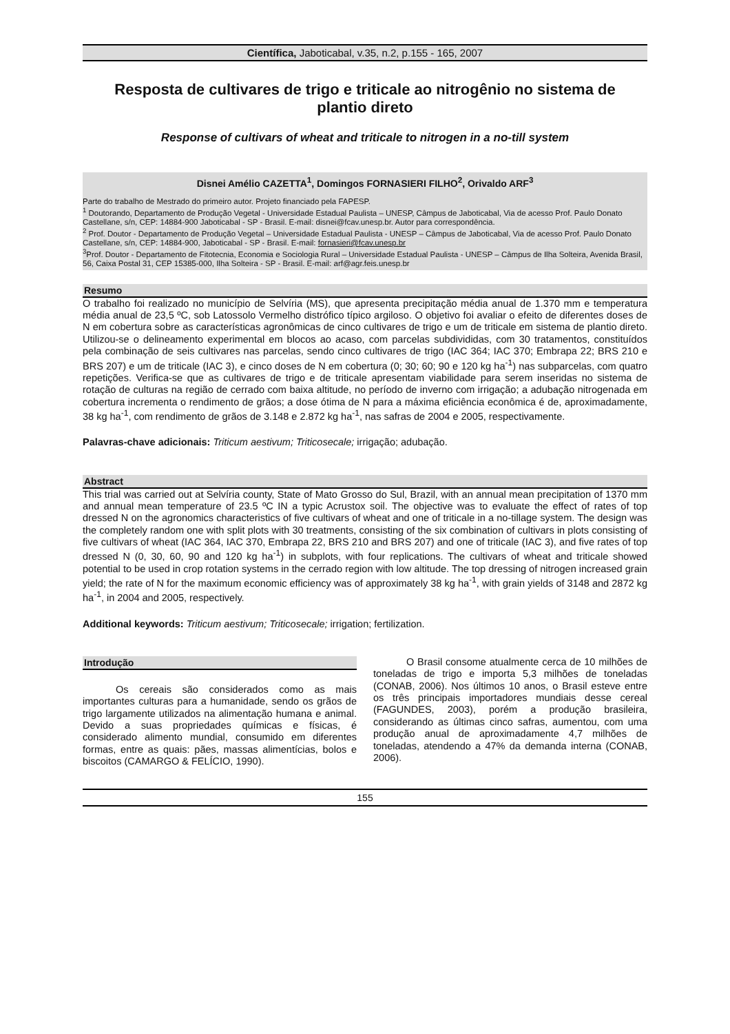Científica, Jaboticabal, v.35, n.2, p.155 - 165, 2007
Resposta de cultivares de trigo e triticale ao nitrogênio no sistema de plantio direto
Response of cultivars of wheat and triticale to nitrogen in a no-till system
Disnei Amélio CAZETTA<sup>1</sup>, Domingos FORNASIERI FILHO<sup>2</sup>, Orivaldo ARF<sup>3</sup>
Parte do trabalho de Mestrado do primeiro autor. Projeto financiado pela FAPESP.
<sup>1</sup> Doutorando, Departamento de Produção Vegetal - Universidade Estadual Paulista – UNESP, Câmpus de Jaboticabal, Via de acesso Prof. Paulo Donato Castellane, s/n, CEP: 14884-900 Jaboticabal - SP - Brasil. E-mail: disnei@fcav.unesp.br. Autor para correspondência.
<sup>2</sup> Prof. Doutor - Departamento de Produção Vegetal – Universidade Estadual Paulista - UNESP – Câmpus de Jaboticabal, Via de acesso Prof. Paulo Donato Castellane, s/n, CEP: 14884-900, Jaboticabal - SP - Brasil. E-mail: fornasieri@fcav.unesp.br
<sup>3</sup> Prof. Doutor - Departamento de Fitotecnia, Economia e Sociologia Rural – Universidade Estadual Paulista - UNESP – Câmpus de Ilha Solteira, Avenida Brasil, 56, Caixa Postal 31, CEP 15385-000, Ilha Solteira - SP - Brasil. E-mail: arf@agr.feis.unesp.br
Resumo
O trabalho foi realizado no município de Selvíria (MS), que apresenta precipitação média anual de 1.370 mm e temperatura média anual de 23,5 ºC, sob Latossolo Vermelho distrófico típico argiloso. O objetivo foi avaliar o efeito de diferentes doses de N em cobertura sobre as características agronômicas de cinco cultivares de trigo e um de triticale em sistema de plantio direto. Utilizou-se o delineamento experimental em blocos ao acaso, com parcelas subdivididas, com 30 tratamentos, constituídos pela combinação de seis cultivares nas parcelas, sendo cinco cultivares de trigo (IAC 364; IAC 370; Embrapa 22; BRS 210 e BRS 207) e um de triticale (IAC 3), e cinco doses de N em cobertura (0; 30; 60; 90 e 120 kg ha<sup>-1</sup>) nas subparcelas, com quatro repetições. Verifica-se que as cultivares de trigo e de triticale apresentam viabilidade para serem inseridas no sistema de rotação de culturas na região de cerrado com baixa altitude, no período de inverno com irrigação; a adubação nitrogenada em cobertura incrementa o rendimento de grãos; a dose ótima de N para a máxima eficiência econômica é de, aproximadamente, 38 kg ha<sup>-1</sup>, com rendimento de grãos de 3.148 e 2.872 kg ha<sup>-1</sup>, nas safras de 2004 e 2005, respectivamente.
Palavras-chave adicionais: Triticum aestivum; Triticosecale; irrigação; adubação.
Abstract
This trial was carried out at Selvíria county, State of Mato Grosso do Sul, Brazil, with an annual mean precipitation of 1370 mm and annual mean temperature of 23.5 ºC IN a typic Acrustox soil. The objective was to evaluate the effect of rates of top dressed N on the agronomics characteristics of five cultivars of wheat and one of triticale in a no-tillage system. The design was the completely random one with split plots with 30 treatments, consisting of the six combination of cultivars in plots consisting of five cultivars of wheat (IAC 364, IAC 370, Embrapa 22, BRS 210 and BRS 207) and one of triticale (IAC 3), and five rates of top dressed N (0, 30, 60, 90 and 120 kg ha<sup>-1</sup>) in subplots, with four replications. The cultivars of wheat and triticale showed potential to be used in crop rotation systems in the cerrado region with low altitude. The top dressing of nitrogen increased grain yield; the rate of N for the maximum economic efficiency was of approximately 38 kg ha<sup>-1</sup>, with grain yields of 3148 and 2872 kg ha<sup>-1</sup>, in 2004 and 2005, respectively.
Additional keywords: Triticum aestivum; Triticosecale; irrigation; fertilization.
Introdução
Os cereais são considerados como as mais importantes culturas para a humanidade, sendo os grãos de trigo largamente utilizados na alimentação humana e animal. Devido a suas propriedades químicas e físicas, é considerado alimento mundial, consumido em diferentes formas, entre as quais: pães, massas alimentícias, bolos e biscoitos (CAMARGO & FELÍCIO, 1990).
O Brasil consome atualmente cerca de 10 milhões de toneladas de trigo e importa 5,3 milhões de toneladas (CONAB, 2006). Nos últimos 10 anos, o Brasil esteve entre os três principais importadores mundiais desse cereal (FAGUNDES, 2003), porém a produção brasileira, considerando as últimas cinco safras, aumentou, com uma produção anual de aproximadamente 4,7 milhões de toneladas, atendendo a 47% da demanda interna (CONAB, 2006).
155